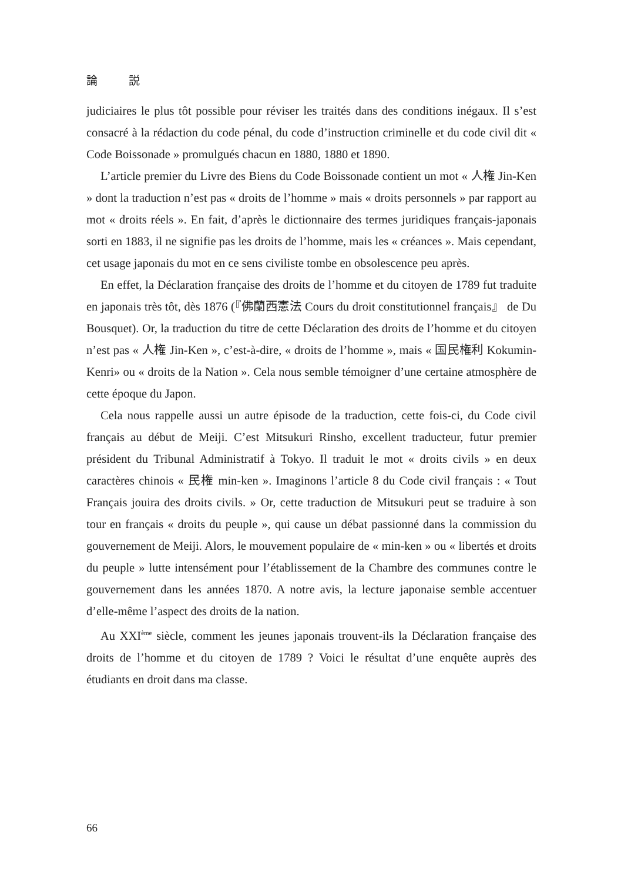論 説
judiciaires le plus tôt possible pour réviser les traités dans des conditions inégaux. Il s’est consacré à la rédaction du code pénal, du code d’instruction criminelle et du code civil dit « Code Boissonade » promulgués chacun en 1880, 1880 et 1890.
L’article premier du Livre des Biens du Code Boissonade contient un mot « 人権 Jin-Ken » dont la traduction n’est pas « droits de l’homme » mais « droits personnels » par rapport au mot « droits réels ». En fait, d’après le dictionnaire des termes juridiques français-japonais sorti en 1883, il ne signifie pas les droits de l’homme, mais les « créances ». Mais cependant, cet usage japonais du mot en ce sens civiliste tombe en obsolescence peu après.
En effet, la Déclaration française des droits de l’homme et du citoyen de 1789 fut traduite en japonais très tôt, dès 1876 (『佛蘭西憲法 Cours du droit constitutionnel français』 de Du Bousquet). Or, la traduction du titre de cette Déclaration des droits de l’homme et du citoyen n’est pas « 人権 Jin-Ken », c’est-à-dire, « droits de l’homme », mais « 国民権利 Kokumin-Kenri» ou « droits de la Nation ». Cela nous semble témoigner d’une certaine atmosphère de cette époque du Japon.
Cela nous rappelle aussi un autre épisode de la traduction, cette fois-ci, du Code civil français au début de Meiji. C’est Mitsukuri Rinsho, excellent traducteur, futur premier président du Tribunal Administratif à Tokyo. Il traduit le mot « droits civils » en deux caractères chinois « 民権 min-ken ». Imaginons l’article 8 du Code civil français : « Tout Français jouira des droits civils. » Or, cette traduction de Mitsukuri peut se traduire à son tour en français « droits du peuple », qui cause un débat passionné dans la commission du gouvernement de Meiji. Alors, le mouvement populaire de « min-ken » ou « libertés et droits du peuple » lutte intensément pour l’établissement de la Chambre des communes contre le gouvernement dans les années 1870. A notre avis, la lecture japonaise semble accentuer d’elle-même l’aspect des droits de la nation.
Au XXI<sup>ème</sup> siècle, comment les jeunes japonais trouvent-ils la Déclaration française des droits de l’homme et du citoyen de 1789 ? Voici le résultat d’une enquête auprès des étudiants en droit dans ma classe.
66